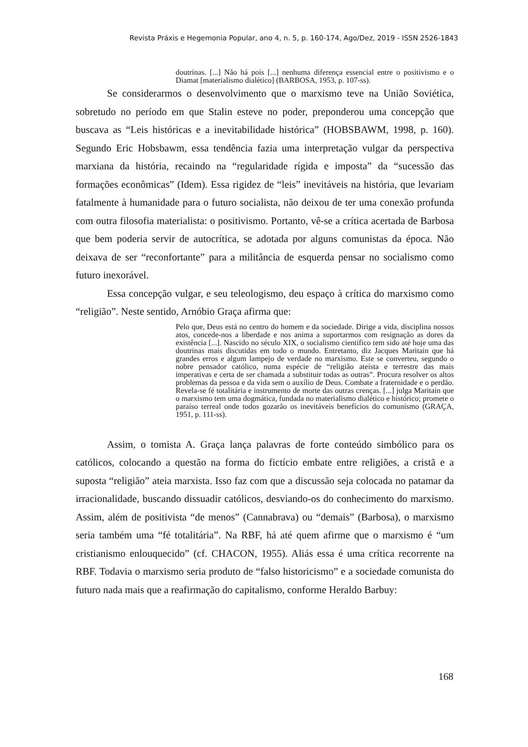Revista Práxis e Hegemonia Popular, ano 4, n. 5, p. 160-174, Ago/Dez, 2019 - ISSN 2526-1843
doutrinas. [...] Não há pois [...] nenhuma diferença essencial entre o positivismo e o Diamat [materialismo dialético] (BARBOSA, 1953, p. 107-ss).
Se considerarmos o desenvolvimento que o marxismo teve na União Soviética, sobretudo no período em que Stalin esteve no poder, preponderou uma concepção que buscava as “Leis históricas e a inevitabilidade histórica” (HOBSBAWM, 1998, p. 160). Segundo Eric Hobsbawm, essa tendência fazia uma interpretação vulgar da perspectiva marxiana da história, recaindo na “regularidade rígida e imposta” da “sucessão das formações econômicas” (Idem). Essa rigidez de “leis” inevitáveis na história, que levariam fatalmente à humanidade para o futuro socialista, não deixou de ter uma conexão profunda com outra filosofia materialista: o positivismo. Portanto, vê-se a crítica acertada de Barbosa que bem poderia servir de autocrítica, se adotada por alguns comunistas da época. Não deixava de ser “reconfortante” para a militância de esquerda pensar no socialismo como futuro inexorável.
Essa concepção vulgar, e seu teleologismo, deu espaço à crítica do marxismo como “religião”. Neste sentido, Arnóbio Graça afirma que:
Pelo que, Deus está no centro do homem e da sociedade. Dirige a vida, disciplina nossos atos, concede-nos a liberdade e nos anima a suportarmos com resignação as dores da existência [...]. Nascido no século XIX, o socialismo científico tem sido até hoje uma das doutrinas mais discutidas em todo o mundo. Entretanto, diz Jacques Maritain que há grandes erros e algum lampejo de verdade no marxismo. Este se converteu, segundo o nobre pensador católico, numa espécie de “religião ateísta e terrestre das mais imperativas e certa de ser chamada a substituir todas as outras”. Procura resolver os altos problemas da pessoa e da vida sem o auxílio de Deus. Combate a fraternidade e o perdão. Revela-se fé totalitária e instrumento de morte das outras crenças. [...] julga Maritain que o marxismo tem uma dogmática, fundada no materialismo dialético e histórico; promete o paraíso terreal onde todos gozarão os inevitáveis benefícios do comunismo (GRAÇA, 1951, p. 111-ss).
Assim, o tomista A. Graça lança palavras de forte conteúdo simbólico para os católicos, colocando a questão na forma do fictício embate entre religiões, a cristã e a suposta “religião” ateia marxista. Isso faz com que a discussão seja colocada no patamar da irracionalidade, buscando dissuadir católicos, desviando-os do conhecimento do marxismo. Assim, além de positivista “de menos” (Cannabrava) ou “demais” (Barbosa), o marxismo seria também uma “fé totalitária”. Na RBF, há até quem afirme que o marxismo é “um cristianismo enlouquecido” (cf. CHACON, 1955). Aliás essa é uma crítica recorrente na RBF. Todavia o marxismo seria produto de “falso historicismo” e a sociedade comunista do futuro nada mais que a reafirmação do capitalismo, conforme Heraldo Barbuy:
168